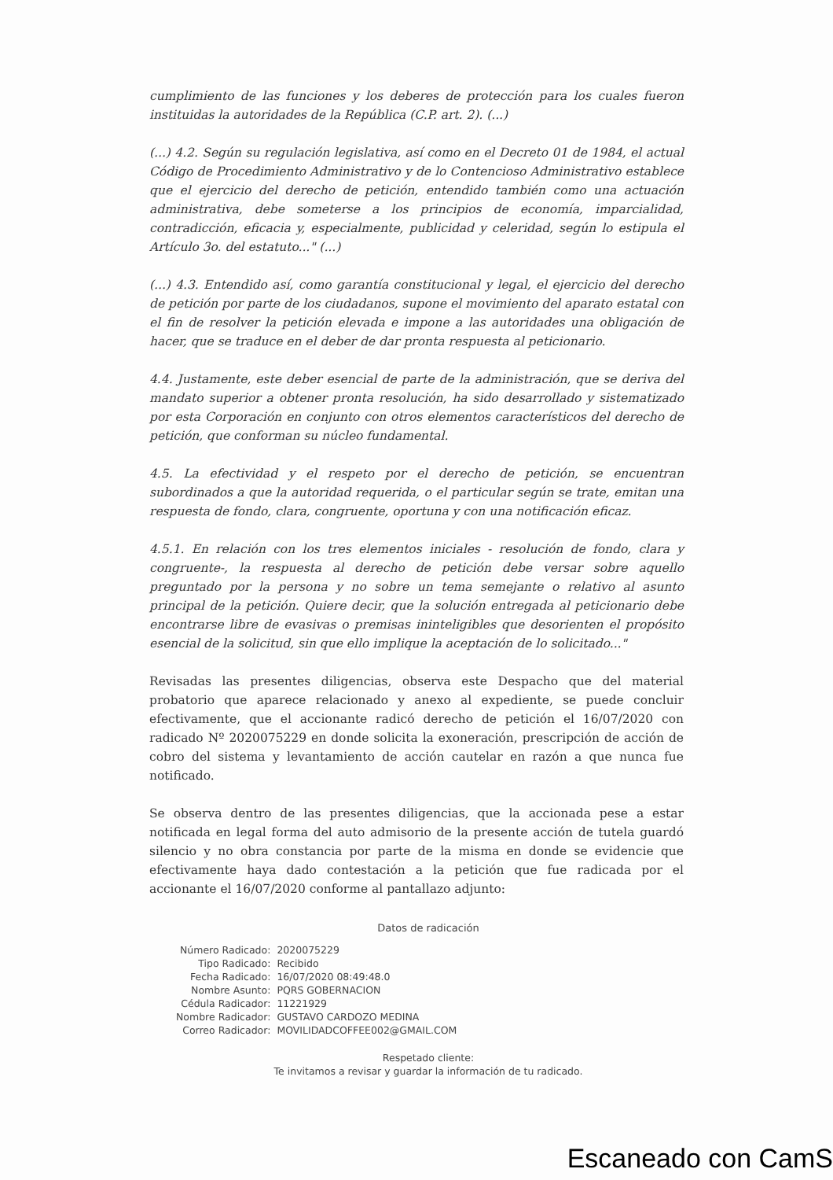cumplimiento de las funciones y los deberes de protección para los cuales fueron instituidas la autoridades de la República (C.P. art. 2). (...)
(...) 4.2. Según su regulación legislativa, así como en el Decreto 01 de 1984, el actual Código de Procedimiento Administrativo y de lo Contencioso Administrativo establece que el ejercicio del derecho de petición, entendido también como una actuación administrativa, debe someterse a los principios de economía, imparcialidad, contradicción, eficacia y, especialmente, publicidad y celeridad, según lo estipula el Artículo 3o. del estatuto..." (...)
(...) 4.3. Entendido así, como garantía constitucional y legal, el ejercicio del derecho de petición por parte de los ciudadanos, supone el movimiento del aparato estatal con el fin de resolver la petición elevada e impone a las autoridades una obligación de hacer, que se traduce en el deber de dar pronta respuesta al peticionario.
4.4. Justamente, este deber esencial de parte de la administración, que se deriva del mandato superior a obtener pronta resolución, ha sido desarrollado y sistematizado por esta Corporación en conjunto con otros elementos característicos del derecho de petición, que conforman su núcleo fundamental.
4.5. La efectividad y el respeto por el derecho de petición, se encuentran subordinados a que la autoridad requerida, o el particular según se trate, emitan una respuesta de fondo, clara, congruente, oportuna y con una notificación eficaz.
4.5.1. En relación con los tres elementos iniciales - resolución de fondo, clara y congruente-, la respuesta al derecho de petición debe versar sobre aquello preguntado por la persona y no sobre un tema semejante o relativo al asunto principal de la petición. Quiere decir, que la solución entregada al peticionario debe encontrarse libre de evasivas o premisas ininteligibles que desorienten el propósito esencial de la solicitud, sin que ello implique la aceptación de lo solicitado..."
Revisadas las presentes diligencias, observa este Despacho que del material probatorio que aparece relacionado y anexo al expediente, se puede concluir efectivamente, que el accionante radicó derecho de petición el 16/07/2020 con radicado Nº 2020075229 en donde solicita la exoneración, prescripción de acción de cobro del sistema y levantamiento de acción cautelar en razón a que nunca fue notificado.
Se observa dentro de las presentes diligencias, que la accionada pese a estar notificada en legal forma del auto admisorio de la presente acción de tutela guardó silencio y no obra constancia por parte de la misma en donde se evidencie que efectivamente haya dado contestación a la petición que fue radicada por el accionante el 16/07/2020 conforme al pantallazo adjunto:
Datos de radicación
| Número Radicado: | 2020075229 |
| Tipo Radicado: | Recibido |
| Fecha Radicado: | 16/07/2020 08:49:48.0 |
| Nombre Asunto: | PQRS GOBERNACION |
| Cédula Radicador: | 11221929 |
| Nombre Radicador: | GUSTAVO CARDOZO MEDINA |
| Correo Radicador: | MOVILIDADCOFFEE002@GMAIL.COM |
Respetado cliente:
Te invitamos a revisar y guardar la información de tu radicado.
Escaneado con CamS